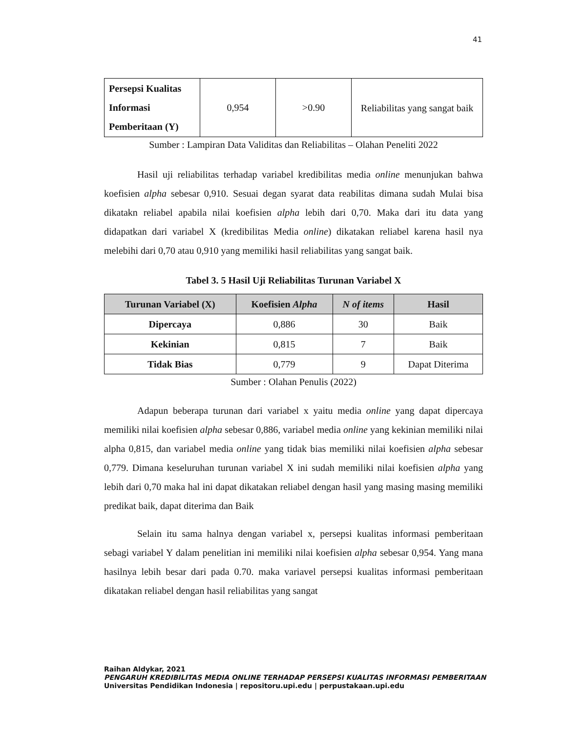41
| Persepsi Kualitas Informasi Pemberitaan (Y) | 0,954 | >0.90 | Reliabilitas yang sangat baik |
Sumber : Lampiran Data Validitas dan Reliabilitas – Olahan Peneliti 2022
Hasil uji reliabilitas terhadap variabel kredibilitas media online menunjukan bahwa koefisien alpha sebesar 0,910. Sesuai degan syarat data reabilitas dimana sudah Mulai bisa dikatakn reliabel apabila nilai koefisien alpha lebih dari 0,70. Maka dari itu data yang didapatkan dari variabel X (kredibilitas Media online) dikatakan reliabel karena hasil nya melebihi dari 0,70 atau 0,910 yang memiliki hasil reliabilitas yang sangat baik.
Tabel 3. 5 Hasil Uji Reliabilitas Turunan Variabel X
| Turunan Variabel (X) | Koefisien Alpha | N of items | Hasil |
| --- | --- | --- | --- |
| Dipercaya | 0,886 | 30 | Baik |
| Kekinian | 0,815 | 7 | Baik |
| Tidak Bias | 0,779 | 9 | Dapat Diterima |
Sumber : Olahan Penulis (2022)
Adapun beberapa turunan dari variabel x yaitu media online yang dapat dipercaya memiliki nilai koefisien alpha sebesar 0,886, variabel media online yang kekinian memiliki nilai alpha 0,815, dan variabel media online yang tidak bias memiliki nilai koefisien alpha sebesar 0,779. Dimana keseluruhan turunan variabel X ini sudah memiliki nilai koefisien alpha yang lebih dari 0,70 maka hal ini dapat dikatakan reliabel dengan hasil yang masing masing memiliki predikat baik, dapat diterima dan Baik
Selain itu sama halnya dengan variabel x, persepsi kualitas informasi pemberitaan sebagi variabel Y dalam penelitian ini memiliki nilai koefisien alpha sebesar 0,954. Yang mana hasilnya lebih besar dari pada 0.70. maka variavel persepsi kualitas informasi pemberitaan dikatakan reliabel dengan hasil reliabilitas yang sangat
Raihan Aldykar, 2021
PENGARUH KREDIBILITAS MEDIA ONLINE TERHADAP PERSEPSI KUALITAS INFORMASI PEMBERITAAN
Universitas Pendidikan Indonesia | repositoru.upi.edu | perpustakaan.upi.edu